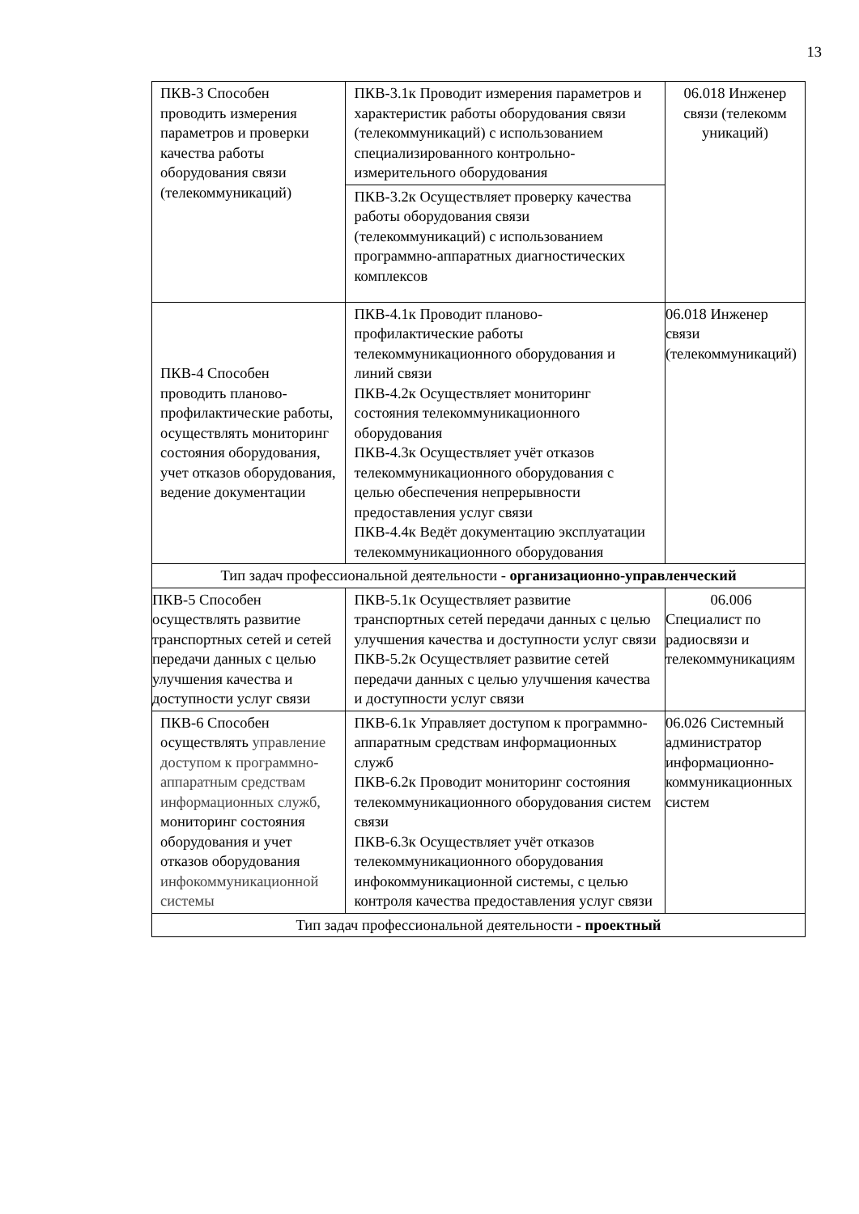13
| ПКВ-3 Способен проводить измерения параметров и проверки качества работы оборудования связи (телекоммуникаций) | ПКВ-3.1к Проводит измерения параметров и характеристик работы оборудования связи (телекоммуникаций) с использованием специализированного контрольно-измерительного оборудования | 06.018 Инженер связи (телекомм уникаций) |
| | ПКВ-3.2к Осуществляет проверку качества работы оборудования связи (телекоммуникаций) с использованием программно-аппаратных диагностических комплексов | |
| ПКВ-4 Способен проводить планово-профилактические работы, осуществлять мониторинг состояния оборудования, учет отказов оборудования, ведение документации | ПКВ-4.1к Проводит планово-профилактические работы телекоммуникационного оборудования и линий связи ПКВ-4.2к Осуществляет мониторинг состояния телекоммуникационного оборудования ПКВ-4.3к Осуществляет учёт отказов телекоммуникационного оборудования с целью обеспечения непрерывности предоставления услуг связи ПКВ-4.4к Ведёт документацию эксплуатации телекоммуникационного оборудования | 06.018 Инженер связи (телекоммуникаций) |
| Тип задач профессиональной деятельности - организационно-управленческий | | |
| ПКВ-5 Способен осуществлять развитие транспортных сетей и сетей передачи данных с целью улучшения качества и доступности услуг связи | ПКВ-5.1к Осуществляет развитие транспортных сетей передачи данных с целью улучшения качества и доступности услуг связи ПКВ-5.2к Осуществляет развитие сетей передачи данных с целью улучшения качества и доступности услуг связи | 06.006 Специалист по радиосвязи и телекоммуникациям |
| ПКВ-6 Способен осуществлять управление доступом к программно-аппаратным средствам информационных служб, мониторинг состояния оборудования и учет отказов оборудования инфокоммуникационной системы | ПКВ-6.1к Управляет доступом к программно-аппаратным средствам информационных служб ПКВ-6.2к Проводит мониторинг состояния телекоммуникационного оборудования систем связи ПКВ-6.3к Осуществляет учёт отказов телекоммуникационного оборудования инфокоммуникационной системы, с целью контроля качества предоставления услуг связи | 06.026 Системный администратор информационно-коммуникационных систем |
| Тип задач профессиональной деятельности - проектный | | |